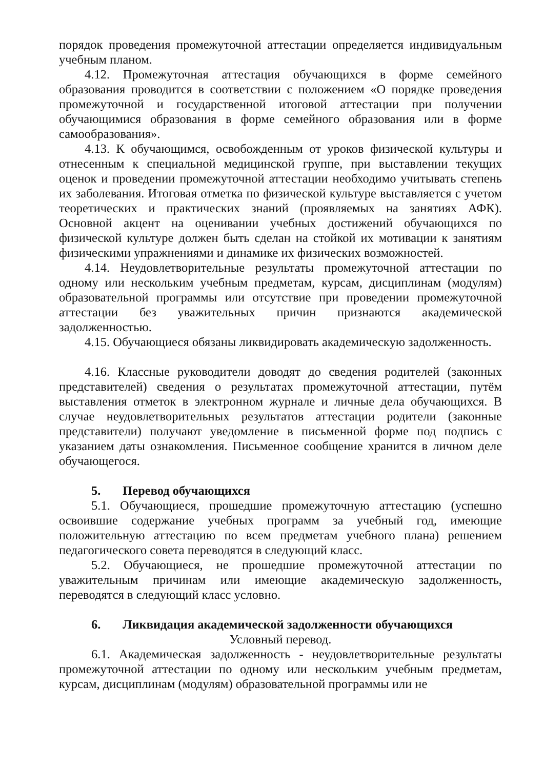порядок проведения промежуточной аттестации определяется индивидуальным учебным планом.
4.12. Промежуточная аттестация обучающихся в форме семейного образования проводится в соответствии с положением «О порядке проведения промежуточной и государственной итоговой аттестации при получении обучающимися образования в форме семейного образования или в форме самообразования».
4.13. К обучающимся, освобожденным от уроков физической культуры и отнесенным к специальной медицинской группе, при выставлении текущих оценок и проведении промежуточной аттестации необходимо учитывать степень их заболевания. Итоговая отметка по физической культуре выставляется с учетом теоретических и практических знаний (проявляемых на занятиях АФК). Основной акцент на оценивании учебных достижений обучающихся по физической культуре должен быть сделан на стойкой их мотивации к занятиям физическими упражнениями и динамике их физических возможностей.
4.14. Неудовлетворительные результаты промежуточной аттестации по одному или нескольким учебным предметам, курсам, дисциплинам (модулям) образовательной программы или отсутствие при проведении промежуточной аттестации без уважительных причин признаются академической задолженностью.
4.15. Обучающиеся обязаны ликвидировать академическую задолженность.
4.16. Классные руководители доводят до сведения родителей (законных представителей) сведения о результатах промежуточной аттестации, путём выставления отметок в электронном журнале и личные дела обучающихся. В случае неудовлетворительных результатов аттестации родители (законные представители) получают уведомление в письменной форме под подпись с указанием даты ознакомления. Письменное сообщение хранится в личном деле обучающегося.
5. Перевод обучающихся
5.1. Обучающиеся, прошедшие промежуточную аттестацию (успешно освоившие содержание учебных программ за учебный год, имеющие положительную аттестацию по всем предметам учебного плана) решением педагогического совета переводятся в следующий класс.
5.2. Обучающиеся, не прошедшие промежуточной аттестации по уважительным причинам или имеющие академическую задолженность, переводятся в следующий класс условно.
6. Ликвидация академической задолженности обучающихся
Условный перевод.
6.1. Академическая задолженность - неудовлетворительные результаты промежуточной аттестации по одному или нескольким учебным предметам, курсам, дисциплинам (модулям) образовательной программы или не